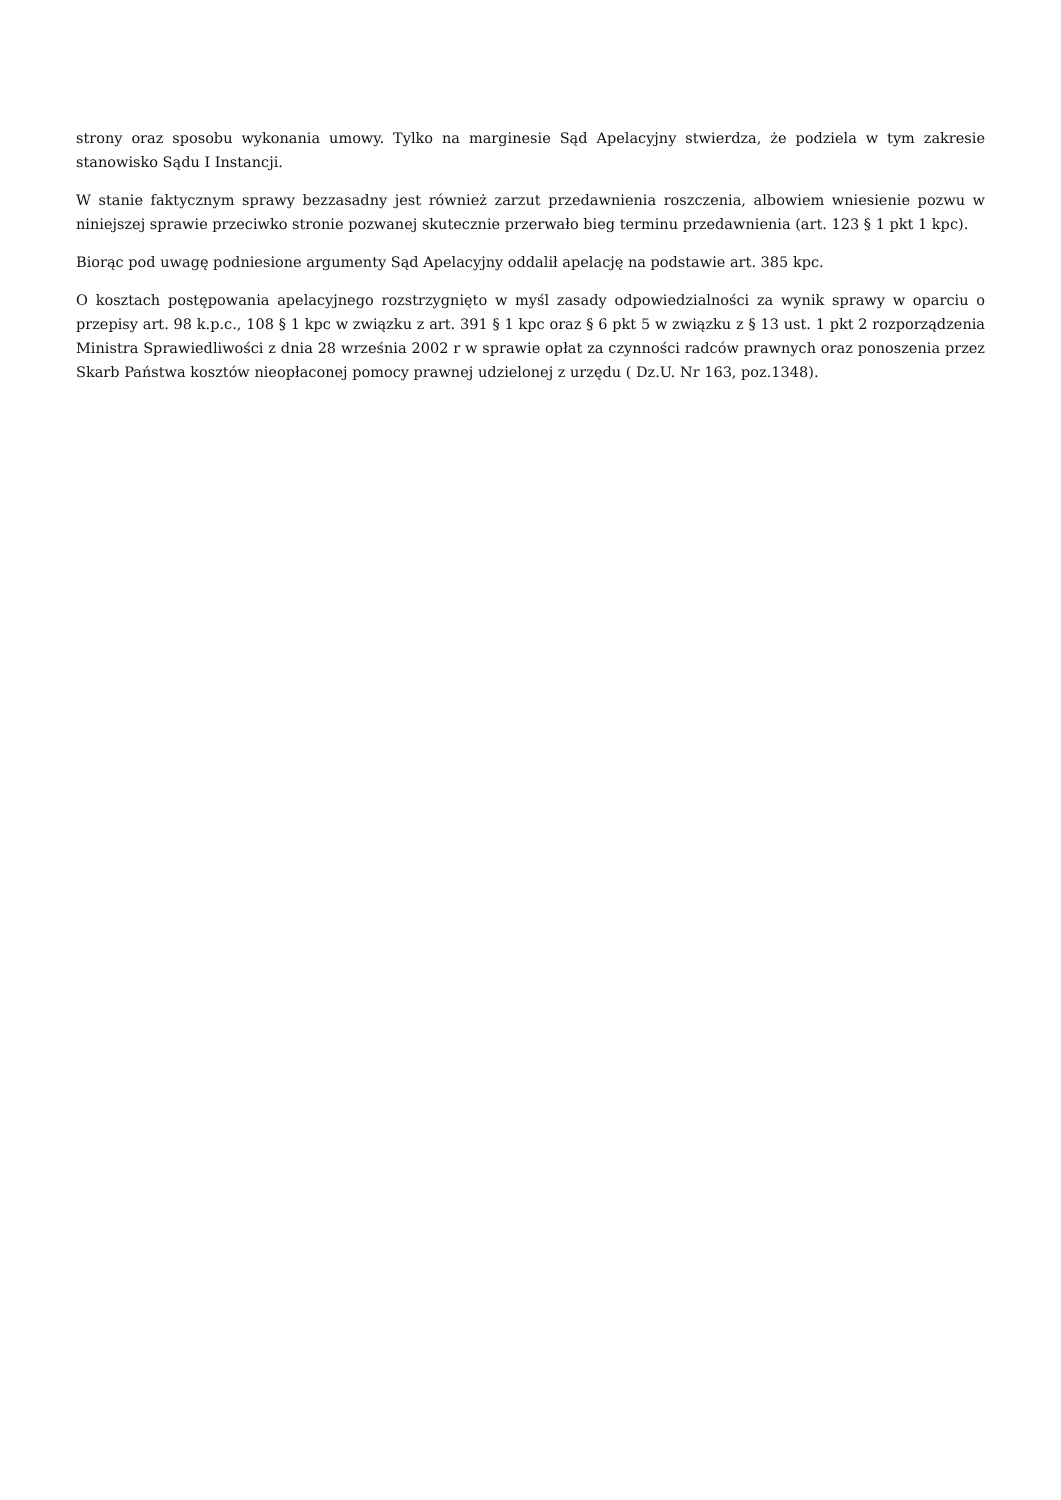strony oraz sposobu wykonania umowy. Tylko na marginesie Sąd Apelacyjny stwierdza, że podziela w tym zakresie stanowisko Sądu I Instancji.
W stanie faktycznym sprawy bezzasadny jest również zarzut przedawnienia roszczenia, albowiem wniesienie pozwu w niniejszej sprawie przeciwko stronie pozwanej skutecznie przerwało bieg terminu przedawnienia (art. 123 § 1 pkt 1 kpc).
Biorąc pod uwagę podniesione argumenty Sąd Apelacyjny oddalił apelację na podstawie art. 385 kpc.
O kosztach postępowania apelacyjnego rozstrzygnięto w myśl zasady odpowiedzialności za wynik sprawy w oparciu o przepisy art. 98 k.p.c., 108 § 1 kpc w związku z art. 391 § 1 kpc oraz § 6 pkt 5 w związku z § 13 ust. 1 pkt 2 rozporządzenia Ministra Sprawiedliwości z dnia 28 września 2002 r w sprawie opłat za czynności radców prawnych oraz ponoszenia przez Skarb Państwa kosztów nieopłaconej pomocy prawnej udzielonej z urzędu ( Dz.U. Nr 163, poz.1348).